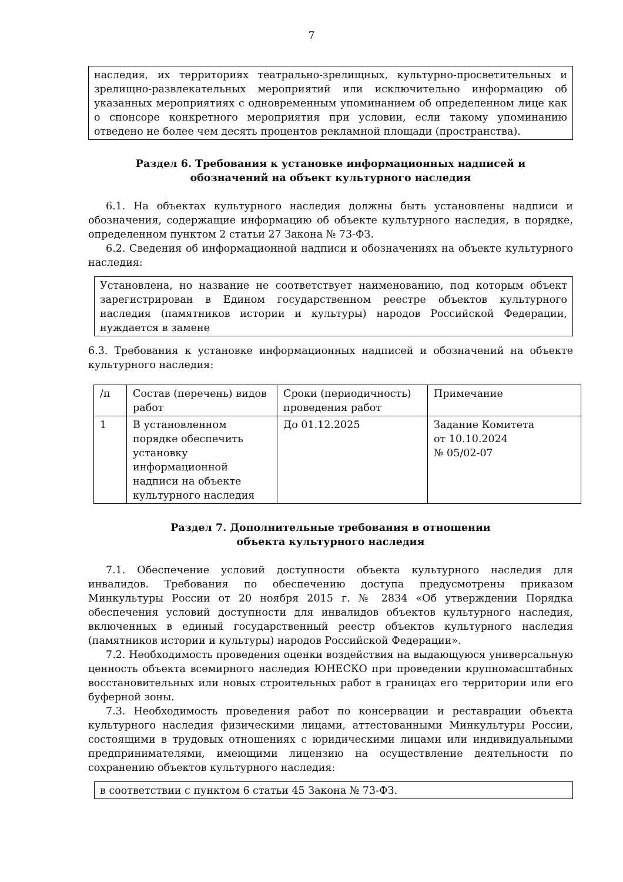7
наследия, их территориях театрально-зрелищных, культурно-просветительных и зрелищно-развлекательных мероприятий или исключительно информацию об указанных мероприятиях с одновременным упоминанием об определенном лице как о спонсоре конкретного мероприятия при условии, если такому упоминанию отведено не более чем десять процентов рекламной площади (пространства).
Раздел 6. Требования к установке информационных надписей и
обозначений на объект культурного наследия
6.1. На объектах культурного наследия должны быть установлены надписи и обозначения, содержащие информацию об объекте культурного наследия, в порядке, определенном пунктом 2 статьи 27 Закона № 73-ФЗ.
6.2. Сведения об информационной надписи и обозначениях на объекте культурного наследия:
Установлена, но название не соответствует наименованию, под которым объект зарегистрирован в Едином государственном реестре объектов культурного наследия (памятников истории и культуры) народов Российской Федерации, нуждается в замене
6.3. Требования к установке информационных надписей и обозначений на объекте культурного наследия:
| /п | Состав (перечень) видов работ | Сроки (периодичность) проведения работ | Примечание |
| 1 | В установленном порядке обеспечить установку информационной надписи на объекте культурного наследия | До 01.12.2025 | Задание Комитета от 10.10.2024 № 05/02-07 |
Раздел 7. Дополнительные требования в отношении
объекта культурного наследия
7.1. Обеспечение условий доступности объекта культурного наследия для инвалидов. Требования по обеспечению доступа предусмотрены приказом Минкультуры России от 20 ноября 2015 г. № 2834 «Об утверждении Порядка обеспечения условий доступности для инвалидов объектов культурного наследия, включенных в единый государственный реестр объектов культурного наследия (памятников истории и культуры) народов Российской Федерации».
7.2. Необходимость проведения оценки воздействия на выдающуюся универсальную ценность объекта всемирного наследия ЮНЕСКО при проведении крупномасштабных восстановительных или новых строительных работ в границах его территории или его буферной зоны.
7.3. Необходимость проведения работ по консервации и реставрации объекта культурного наследия физическими лицами, аттестованными Минкультуры России, состоящими в трудовых отношениях с юридическими лицами или индивидуальными предпринимателями, имеющими лицензию на осуществление деятельности по сохранению объектов культурного наследия:
в соответствии с пунктом 6 статьи 45 Закона № 73-ФЗ.